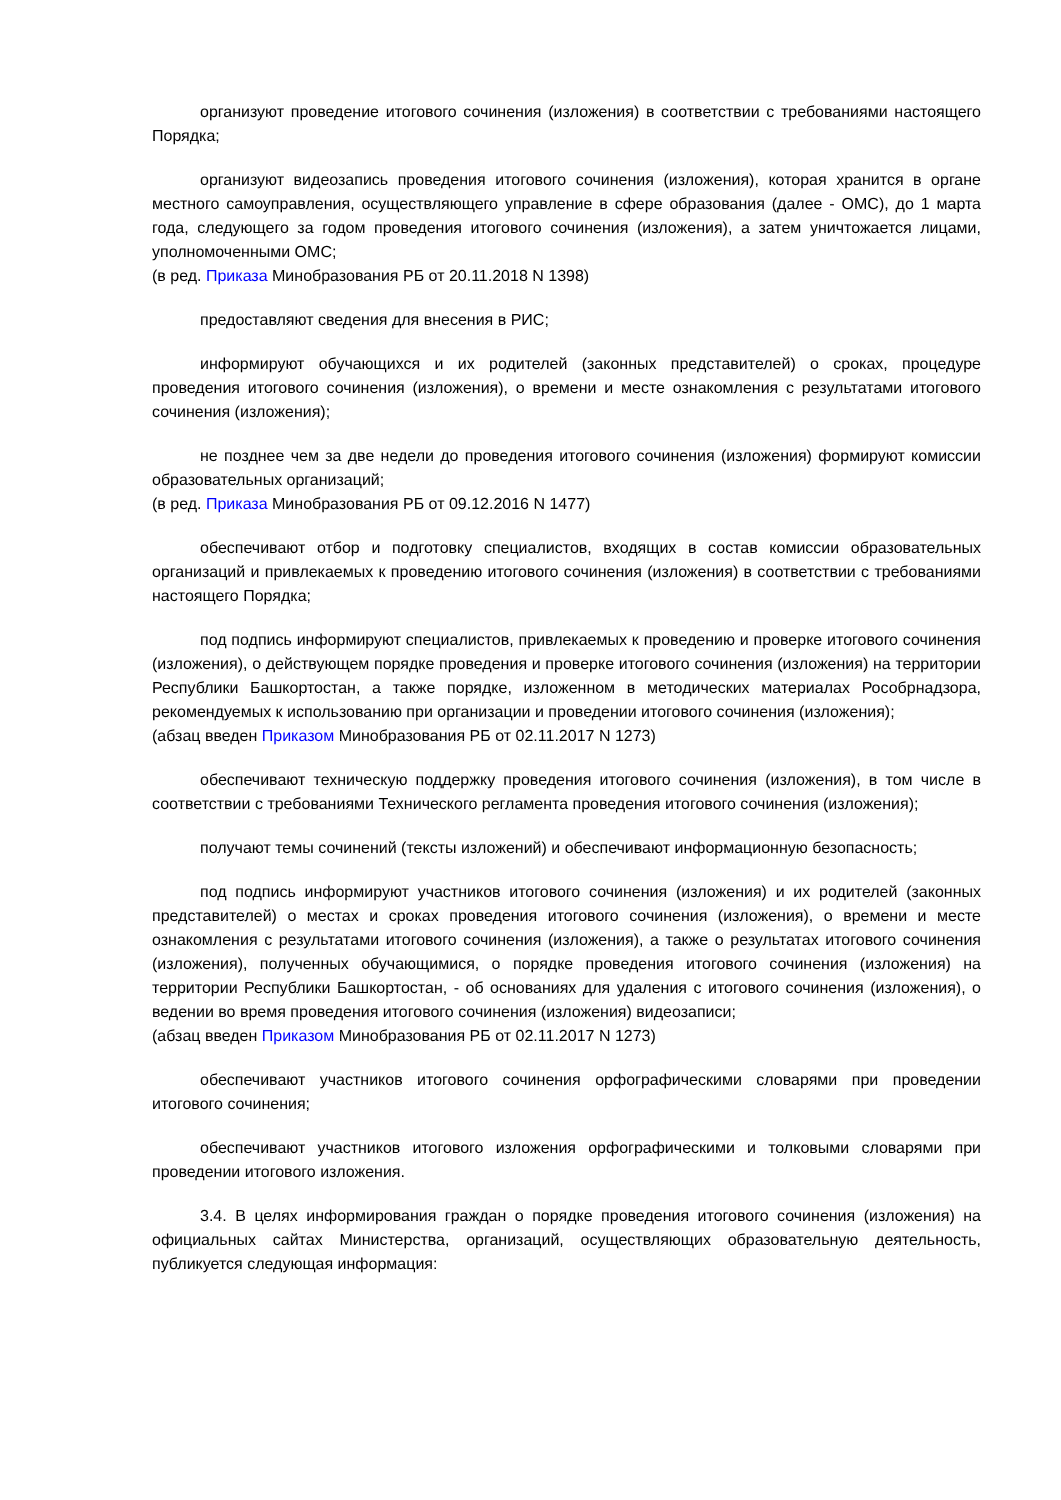организуют проведение итогового сочинения (изложения) в соответствии с требованиями настоящего Порядка;
организуют видеозапись проведения итогового сочинения (изложения), которая хранится в органе местного самоуправления, осуществляющего управление в сфере образования (далее - ОМС), до 1 марта года, следующего за годом проведения итогового сочинения (изложения), а затем уничтожается лицами, уполномоченными ОМС;
(в ред. Приказа Минобразования РБ от 20.11.2018 N 1398)
предоставляют сведения для внесения в РИС;
информируют обучающихся и их родителей (законных представителей) о сроках, процедуре проведения итогового сочинения (изложения), о времени и месте ознакомления с результатами итогового сочинения (изложения);
не позднее чем за две недели до проведения итогового сочинения (изложения) формируют комиссии образовательных организаций;
(в ред. Приказа Минобразования РБ от 09.12.2016 N 1477)
обеспечивают отбор и подготовку специалистов, входящих в состав комиссии образовательных организаций и привлекаемых к проведению итогового сочинения (изложения) в соответствии с требованиями настоящего Порядка;
под подпись информируют специалистов, привлекаемых к проведению и проверке итогового сочинения (изложения), о действующем порядке проведения и проверке итогового сочинения (изложения) на территории Республики Башкортостан, а также порядке, изложенном в методических материалах Рособрнадзора, рекомендуемых к использованию при организации и проведении итогового сочинения (изложения);
(абзац введен Приказом Минобразования РБ от 02.11.2017 N 1273)
обеспечивают техническую поддержку проведения итогового сочинения (изложения), в том числе в соответствии с требованиями Технического регламента проведения итогового сочинения (изложения);
получают темы сочинений (тексты изложений) и обеспечивают информационную безопасность;
под подпись информируют участников итогового сочинения (изложения) и их родителей (законных представителей) о местах и сроках проведения итогового сочинения (изложения), о времени и месте ознакомления с результатами итогового сочинения (изложения), а также о результатах итогового сочинения (изложения), полученных обучающимися, о порядке проведения итогового сочинения (изложения) на территории Республики Башкортостан, - об основаниях для удаления с итогового сочинения (изложения), о ведении во время проведения итогового сочинения (изложения) видеозаписи;
(абзац введен Приказом Минобразования РБ от 02.11.2017 N 1273)
обеспечивают участников итогового сочинения орфографическими словарями при проведении итогового сочинения;
обеспечивают участников итогового изложения орфографическими и толковыми словарями при проведении итогового изложения.
3.4. В целях информирования граждан о порядке проведения итогового сочинения (изложения) на официальных сайтах Министерства, организаций, осуществляющих образовательную деятельность, публикуется следующая информация: